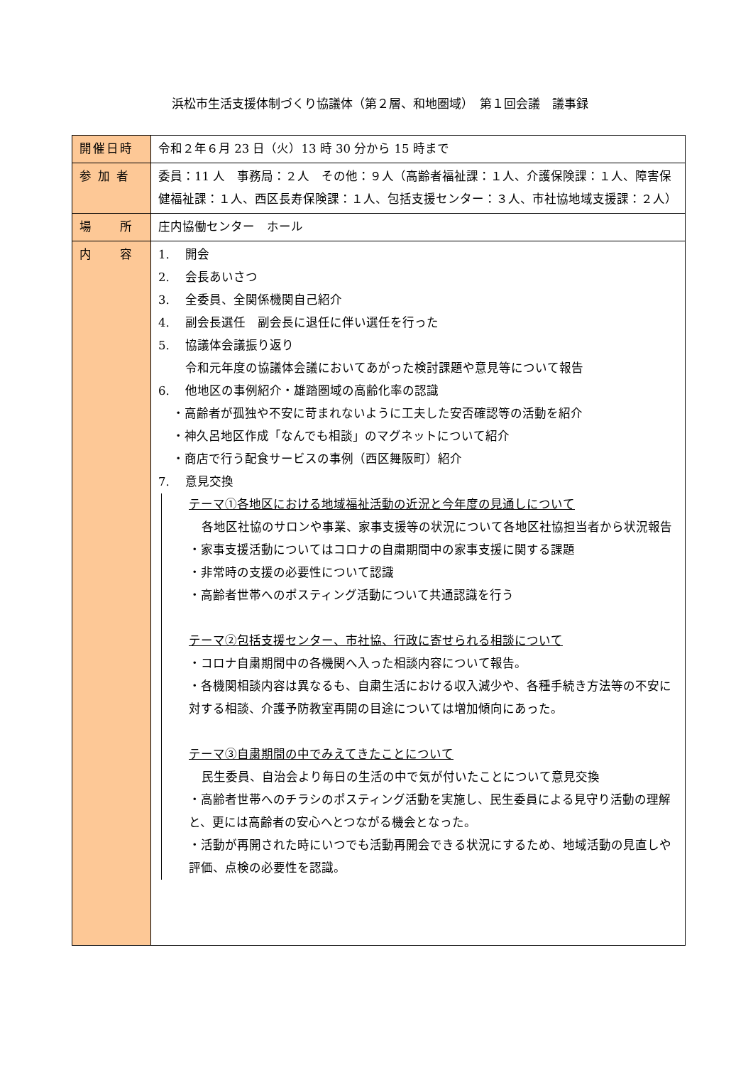浜松市生活支援体制づくり協議体（第２層、和地圏域）　第１回会議　議事録
| 開催日時 | 令和２年６月 23 日（火）13 時 30 分から 15 時まで |
| 参 加 者 | 委員：11 人 事務局：２人 その他：９人（高齢者福祉課：１人、介護保険課：１人、障害保健福祉課：１人、西区長寿保険課：１人、包括支援センター：３人、市社協地域支援課：２人） |
| 場 所 | 庄内協働センター ホール |
| 内 容 | 1. 開会 2. 会長あいさつ 3. 全委員、全関係機関自己紹介 4. 副会長選任 副会長に退任に伴い選任を行った 5. 協議体会議振り返り 令和元年度の協議体会議においてあがった検討課題や意見等について報告 6. 他地区の事例紹介・雄踏圏域の高齢化率の認識 ・高齢者が孤独や不安に苛まれないように工夫した安否確認等の活動を紹介 ・神久呂地区作成「なんでも相談」のマグネットについて紹介 ・商店で行う配食サービスの事例（西区舞阪町）紹介 7. 意見交換 テーマ①各地区における地域福祉活動の近況と今年度の見通しについて 各地区社協のサロンや事業、家事支援等の状況について各地区社協担当者から状況報告 ・家事支援活動についてはコロナの自粛期間中の家事支援に関する課題 ・非常時の支援の必要性について認識 ・高齢者世帯へのポスティング活動について共通認識を行う テーマ②包括支援センター、市社協、行政に寄せられる相談について ・コロナ自粛期間中の各機関へ入った相談内容について報告。 ・各機関相談内容は異なるも、自粛生活における収入減少や、各種手続き方法等の不安に対する相談、介護予防教室再開の目途については増加傾向にあった。 テーマ③自粛期間の中でみえてきたことについて 民生委員、自治会より毎日の生活の中で気が付いたことについて意見交換 ・高齢者世帯へのチラシのポスティング活動を実施し、民生委員による見守り活動の理解と、更には高齢者の安心へとつながる機会となった。 ・活動が再開された時にいつでも活動再開会できる状況にするため、地域活動の見直しや評価、点検の必要性を認識。 |